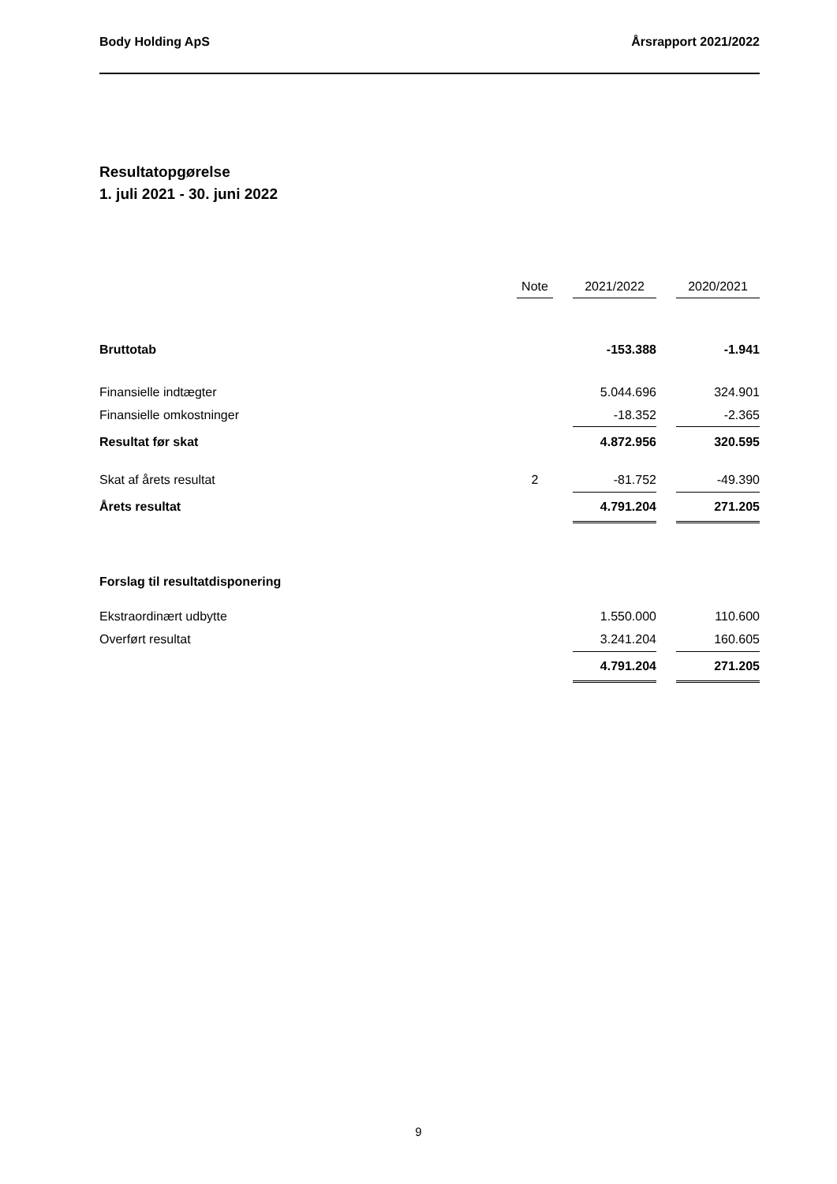Body Holding ApS Årsrapport 2021/2022
Resultatopgørelse
1. juli 2021 - 30. juni 2022
| | Note | | 2021/2022 | | 2020/2021 |
| --- | --- | --- | --- | --- | --- |
| Bruttotab | | | -153.388 | | -1.941 |
| Finansielle indtægter | | | 5.044.696 | | 324.901 |
| Finansielle omkostninger | | | -18.352 | | -2.365 |
| Resultat før skat | | | 4.872.956 | | 320.595 |
| Skat af årets resultat | 2 | | -81.752 | | -49.390 |
| Årets resultat | | | 4.791.204 | | 271.205 |
| Forslag til resultatdisponering | | | | | |
| Ekstraordinært udbytte | | | 1.550.000 | | 110.600 |
| Overført resultat | | | 3.241.204 | | 160.605 |
| | | | 4.791.204 | | 271.205 |
9